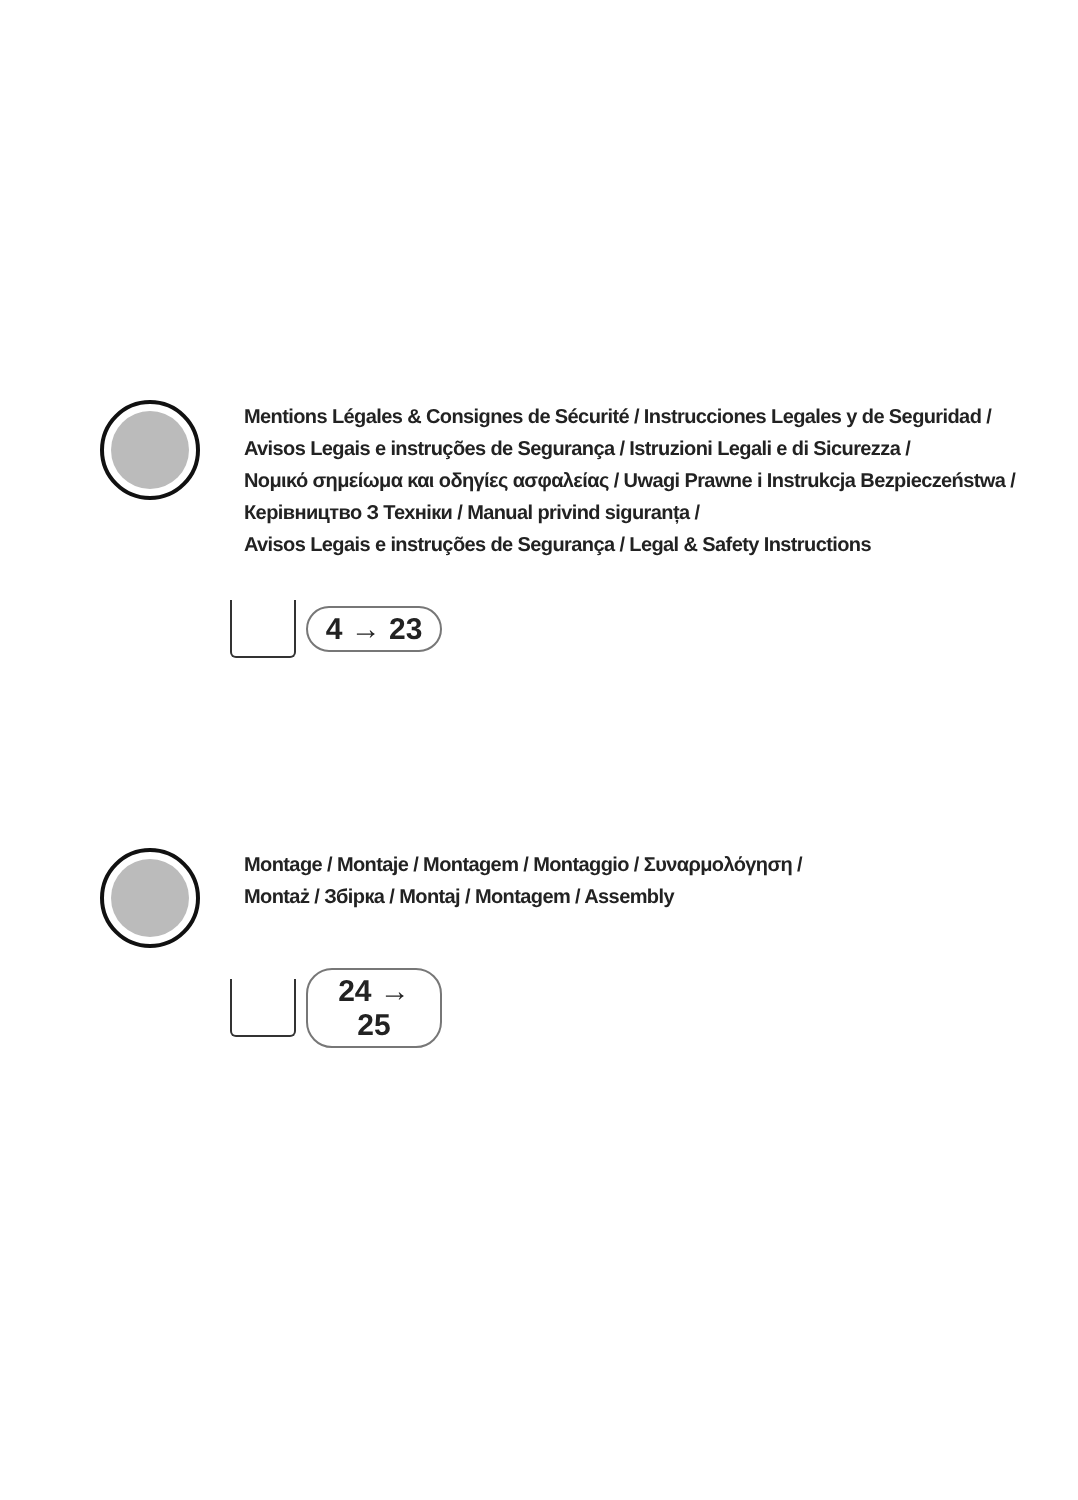Mentions Légales & Consignes de Sécurité / Instrucciones Legales y de Seguridad /
Avisos Legais e instruções de Segurança / Istruzioni Legali e di Sicurezza /
Νομικό σημείωμα και οδηγίες ασφαλείας / Uwagi Prawne i Instrukcja Bezpieczeństwa /
Керівництво З Техніки / Manual privind siguranța /
Avisos Legais e instruções de Segurança / Legal & Safety Instructions
4 → 23
Montage / Montaje / Montagem / Montaggio / Συναρμολόγηση /
Montaż / Збірка / Montaj / Montagem / Assembly
24 → 25